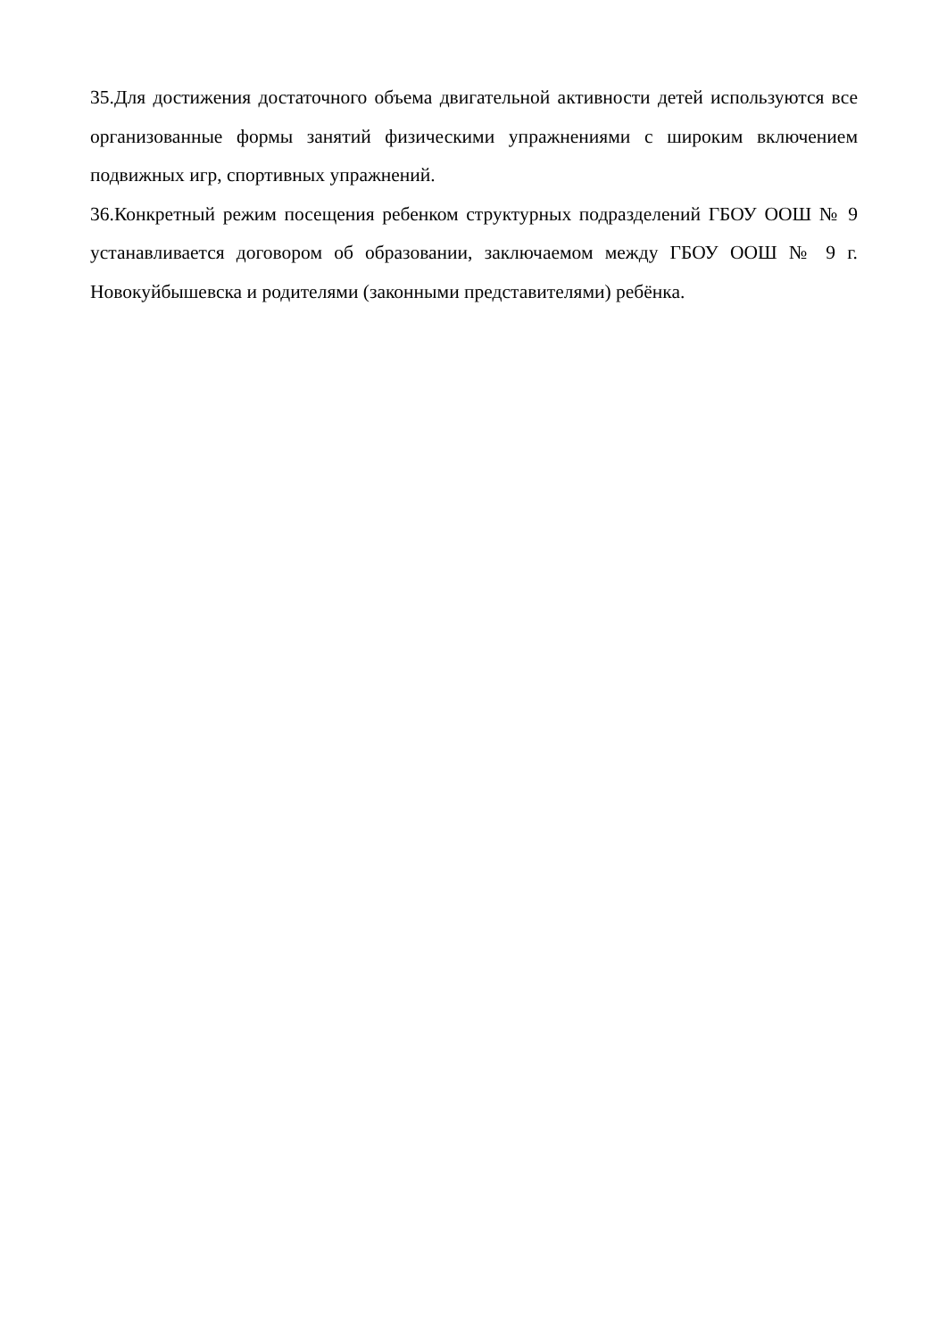35.Для достижения достаточного объема двигательной активности детей используются все организованные формы занятий физическими упражнениями с широким включением подвижных игр, спортивных упражнений.
36.Конкретный режим посещения ребенком структурных подразделений ГБОУ ООШ № 9 устанавливается договором об образовании, заключаемом между ГБОУ ООШ № 9 г. Новокуйбышевска и родителями (законными представителями) ребёнка.